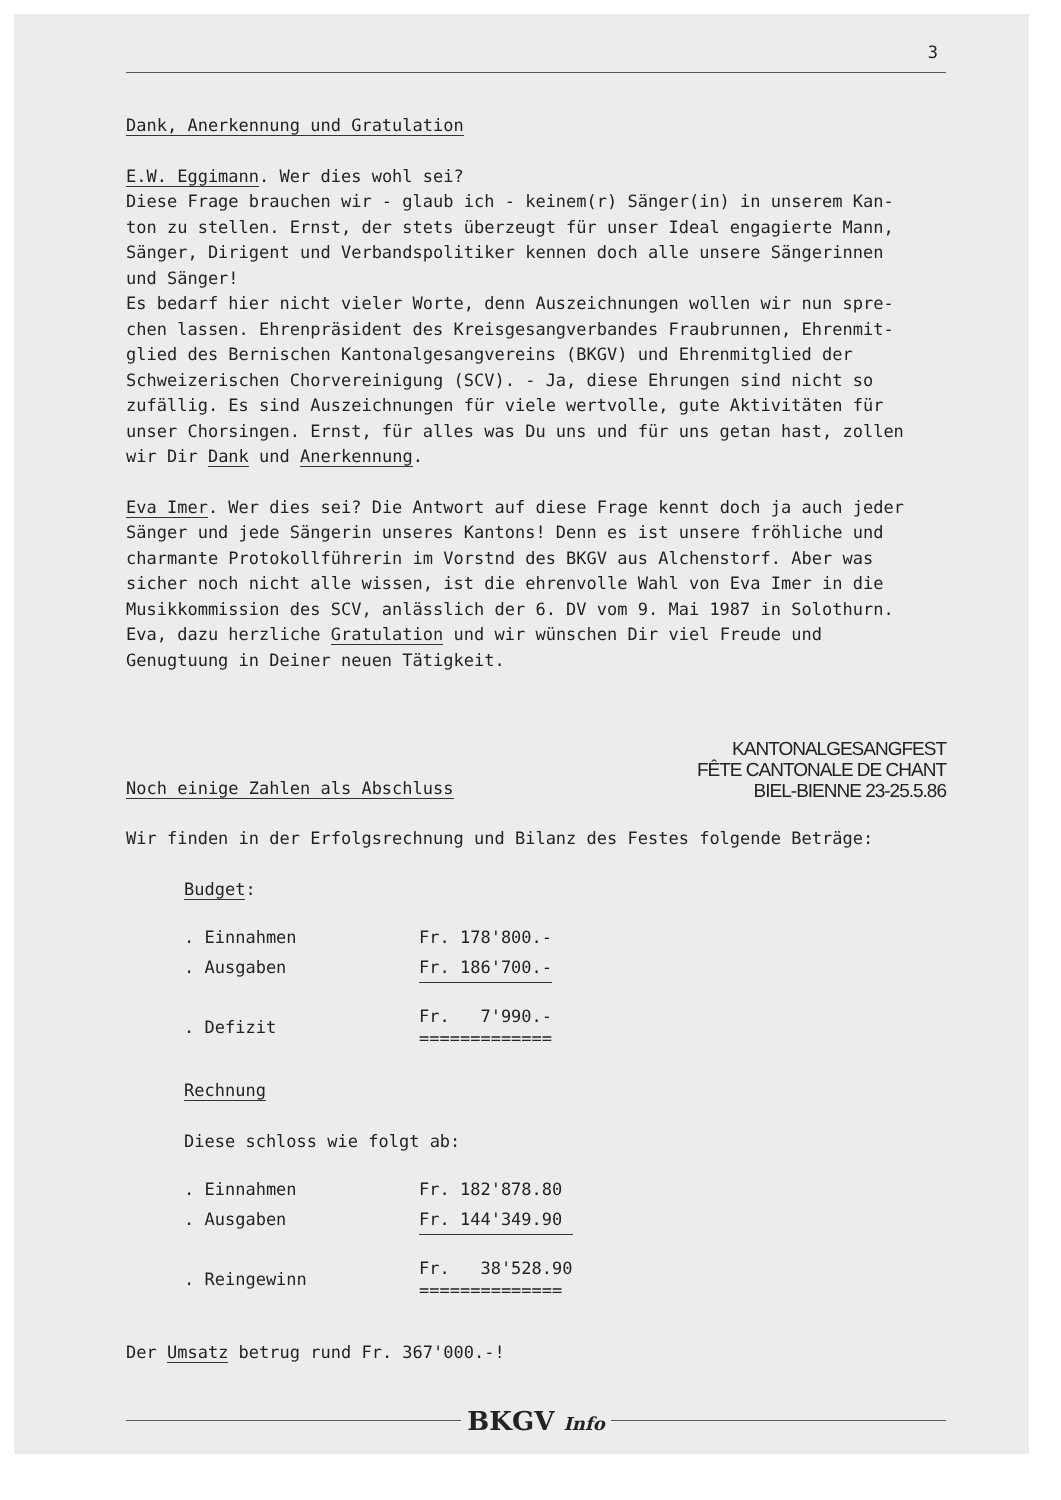3
Dank, Anerkennung und Gratulation
E.W. Eggimann. Wer dies wohl sei?
Diese Frage brauchen wir - glaub ich - keinem(r) Sänger(in) in unserem Kan-
ton zu stellen. Ernst, der stets überzeugt für unser Ideal engagierte Mann,
Sänger, Dirigent und Verbandspolitiker kennen doch alle unsere Sängerinnen
und Sänger!
Es bedarf hier nicht vieler Worte, denn Auszeichnungen wollen wir nun spre-
chen lassen. Ehrenpräsident des Kreisgesangverbandes Fraubrunnen, Ehrenmit-
glied des Bernischen Kantonalgesangvereins (BKGV) und Ehrenmitglied der
Schweizerischen Chorvereinigung (SCV). - Ja, diese Ehrungen sind nicht so
zufällig. Es sind Auszeichnungen für viele wertvolle, gute Aktivitäten für
unser Chorsingen. Ernst, für alles was Du uns und für uns getan hast, zollen
wir Dir Dank und Anerkennung.
Eva Imer. Wer dies sei? Die Antwort auf diese Frage kennt doch ja auch jeder
Sänger und jede Sängerin unseres Kantons! Denn es ist unsere fröhliche und
charmante Protokollführerin im Vorstnd des BKGV aus Alchenstorf. Aber was
sicher noch nicht alle wissen, ist die ehrenvolle Wahl von Eva Imer in die
Musikkommission des SCV, anlässlich der 6. DV vom 9. Mai 1987 in Solothurn.
Eva, dazu herzliche Gratulation und wir wünschen Dir viel Freude und
Genugtuung in Deiner neuen Tätigkeit.
Noch einige Zahlen als Abschluss
KANTONALGESANGFEST
FÊTE CANTONALE DE CHANT
BIEL-BIENNE 23-25.5.86
Wir finden in der Erfolgsrechnung und Bilanz des Festes folgende Beträge:
Budget:
| . Einnahmen | Fr. 178'800.- |
| . Ausgaben | Fr. 186'700.- |
| . Defizit | Fr. 7'990.- ============= |
Rechnung
Diese schloss wie folgt ab:
| . Einnahmen | Fr. 182'878.80 |
| . Ausgaben | Fr. 144'349.90 |
| . Reingewinn | Fr. 38'528.90 ============== |
Der Umsatz betrug rund Fr. 367'000.-!
BKGV Info